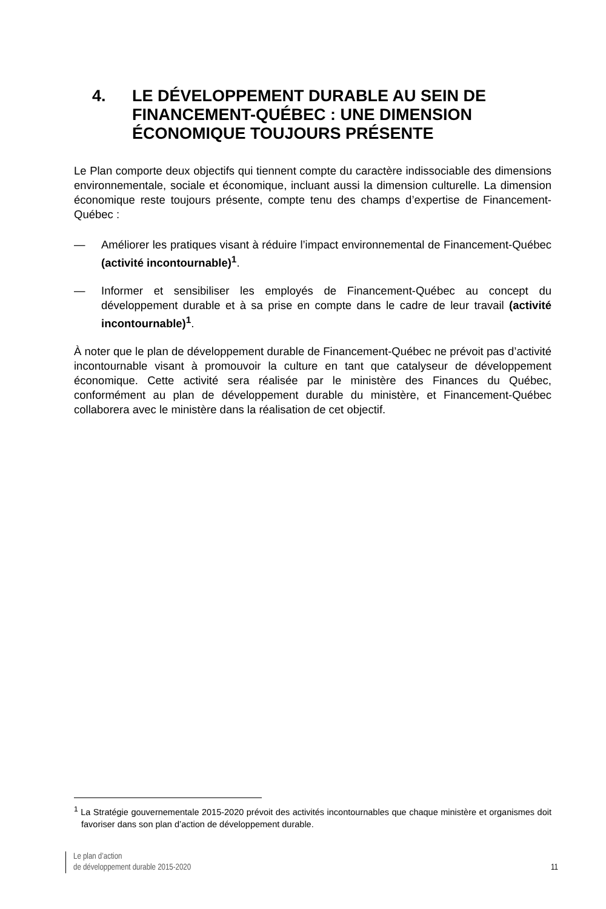4. LE DÉVELOPPEMENT DURABLE AU SEIN DE FINANCEMENT-QUÉBEC : UNE DIMENSION ÉCONOMIQUE TOUJOURS PRÉSENTE
Le Plan comporte deux objectifs qui tiennent compte du caractère indissociable des dimensions environnementale, sociale et économique, incluant aussi la dimension culturelle. La dimension économique reste toujours présente, compte tenu des champs d’expertise de Financement-Québec :
— Améliorer les pratiques visant à réduire l’impact environnemental de Financement-Québec (activité incontournable)<sup>1</sup>.
— Informer et sensibiliser les employés de Financement-Québec au concept du développement durable et à sa prise en compte dans le cadre de leur travail (activité incontournable)<sup>1</sup>.
À noter que le plan de développement durable de Financement-Québec ne prévoit pas d’activité incontournable visant à promouvoir la culture en tant que catalyseur de développement économique. Cette activité sera réalisée par le ministère des Finances du Québec, conformément au plan de développement durable du ministère, et Financement-Québec collaborera avec le ministère dans la réalisation de cet objectif.
<sup>1</sup> La Stratégie gouvernementale 2015-2020 prévoit des activités incontournables que chaque ministère et organismes doit favoriser dans son plan d’action de développement durable.
Le plan d’action
de développement durable 2015-2020
11